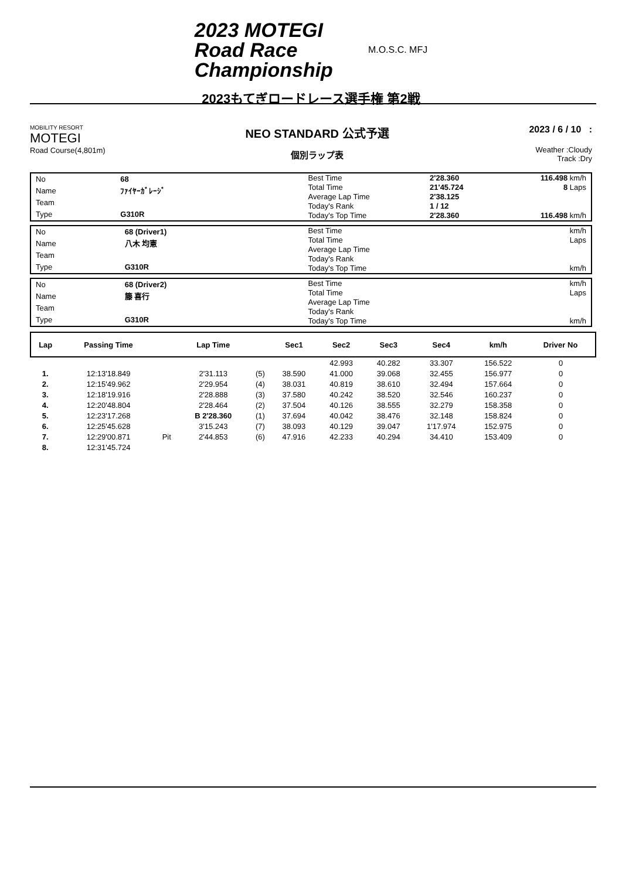2023 MOTEGI
Road Race
Championship
M.O.S.C. MFJ
2023もてぎロードレース選手権 第2戦
MOBILITY RESORT
MOTEGI
Road Course(4,801m)
NEO STANDARD 公式予選
個別ラップ表
2023 / 6 / 10 :
Weather :Cloudy
Track :Dry
| No | 68 |
| Name | ﾌｧｲﾔｰｶﾞﾚｰｼﾞ |
| Team | |
| Type | G310R |
| Best Time | 2'28.360 | 116.498 km/h |
| Total Time | 21'45.724 | 8 Laps |
| Average Lap Time | 2'38.125 | |
| Today's Rank | 1 / 12 | |
| Today's Top Time | 2'28.360 | 116.498 km/h |
| No | 68 (Driver1) |
| Name | 八木 均憲 |
| Team | |
| Type | G310R |
| Best Time | km/h |
| Total Time | Laps |
| Average Lap Time | |
| Today's Rank | |
| Today's Top Time | km/h |
| No | 68 (Driver2) |
| Name | 籐 喜行 |
| Team | |
| Type | G310R |
| Best Time | km/h |
| Total Time | Laps |
| Average Lap Time | |
| Today's Rank | |
| Today's Top Time | km/h |
| Lap | Passing Time | | Lap Time | | Sec1 | Sec2 | Sec3 | Sec4 | km/h | Driver No |
| --- | --- | --- | --- | --- | --- | --- | --- | --- | --- | --- |
| | | | | | | 42.993 | 40.282 | 33.307 | 156.522 | 0 |
| 1. | 12:13'18.849 | | 2'31.113 | (5) | 38.590 | 41.000 | 39.068 | 32.455 | 156.977 | 0 |
| 2. | 12:15'49.962 | | 2'29.954 | (4) | 38.031 | 40.819 | 38.610 | 32.494 | 157.664 | 0 |
| 3. | 12:18'19.916 | | 2'28.888 | (3) | 37.580 | 40.242 | 38.520 | 32.546 | 160.237 | 0 |
| 4. | 12:20'48.804 | | 2'28.464 | (2) | 37.504 | 40.126 | 38.555 | 32.279 | 158.358 | 0 |
| 5. | 12:23'17.268 | | B 2'28.360 | (1) | 37.694 | 40.042 | 38.476 | 32.148 | 158.824 | 0 |
| 6. | 12:25'45.628 | | 3'15.243 | (7) | 38.093 | 40.129 | 39.047 | 1'17.974 | 152.975 | 0 |
| 7. | 12:29'00.871 | Pit | 2'44.853 | (6) | 47.916 | 42.233 | 40.294 | 34.410 | 153.409 | 0 |
| 8. | 12:31'45.724 | | | | | | | | | |